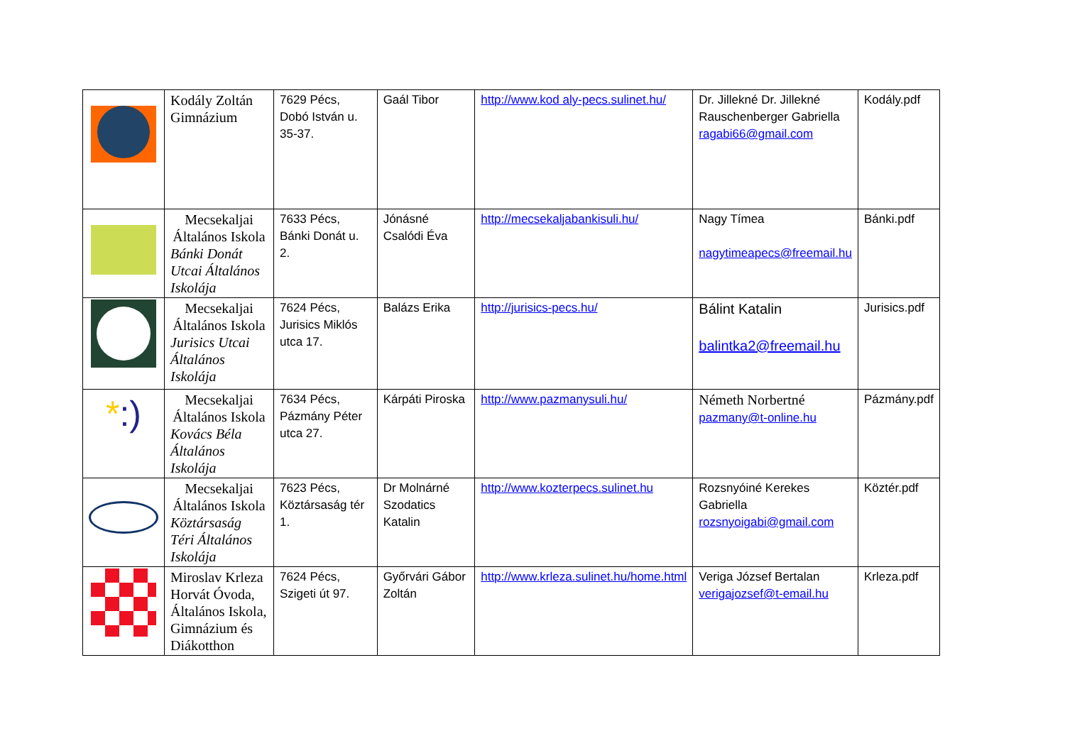| | Kodály Zoltán Gimnázium | 7629 Pécs, Dobó István u. 35-37. | Gaál Tibor | http://www.kod aly-pecs.sulinet.hu/ | Dr. Jillekné Dr. Jillekné Rauschenberger Gabriella ragabi66@gmail.com | Kodály.pdf |
| | Mecsekaljai Általános Iskola Bánki Donát Utcai Általános Iskolája | 7633 Pécs, Bánki Donát u. 2. | Jónásné Csalódi Éva | http://mecsekaljabankisuli.hu/ | Nagy Tímea nagytimeapecs@freemail.hu | Bánki.pdf |
| | Mecsekaljai Általános Iskola Jurisics Utcai Általános Iskolája | 7624 Pécs, Jurisics Miklós utca 17. | Balázs Erika | http://jurisics-pecs.hu/ | Bálint Katalin balintka2@freemail.hu | Jurisics.pdf |
| * :) | Mecsekaljai Általános Iskola Kovács Béla Általános Iskolája | 7634 Pécs, Pázmány Péter utca 27. | Kárpáti Piroska | http://www.pazmanysuli.hu/ | Németh Norbertné pazmany@t-online.hu | Pázmány.pdf |
| | Mecsekaljai Általános Iskola Köztársaság Téri Általános Iskolája | 7623 Pécs, Köztársaság tér 1. | Dr Molnárné Szodatics Katalin | http://www.kozterpecs.sulinet.hu | Rozsnyóiné Kerekes Gabriella rozsnyoigabi@gmail.com | Köztér.pdf |
| | Miroslav Krleza Horvát Óvoda, Általános Iskola, Gimnázium és Diákotthon | 7624 Pécs, Szigeti út 97. | Győrvári Gábor Zoltán | http://www.krleza.sulinet.hu/home.html | Veriga József Bertalan verigajozsef@t-email.hu | Krleza.pdf |